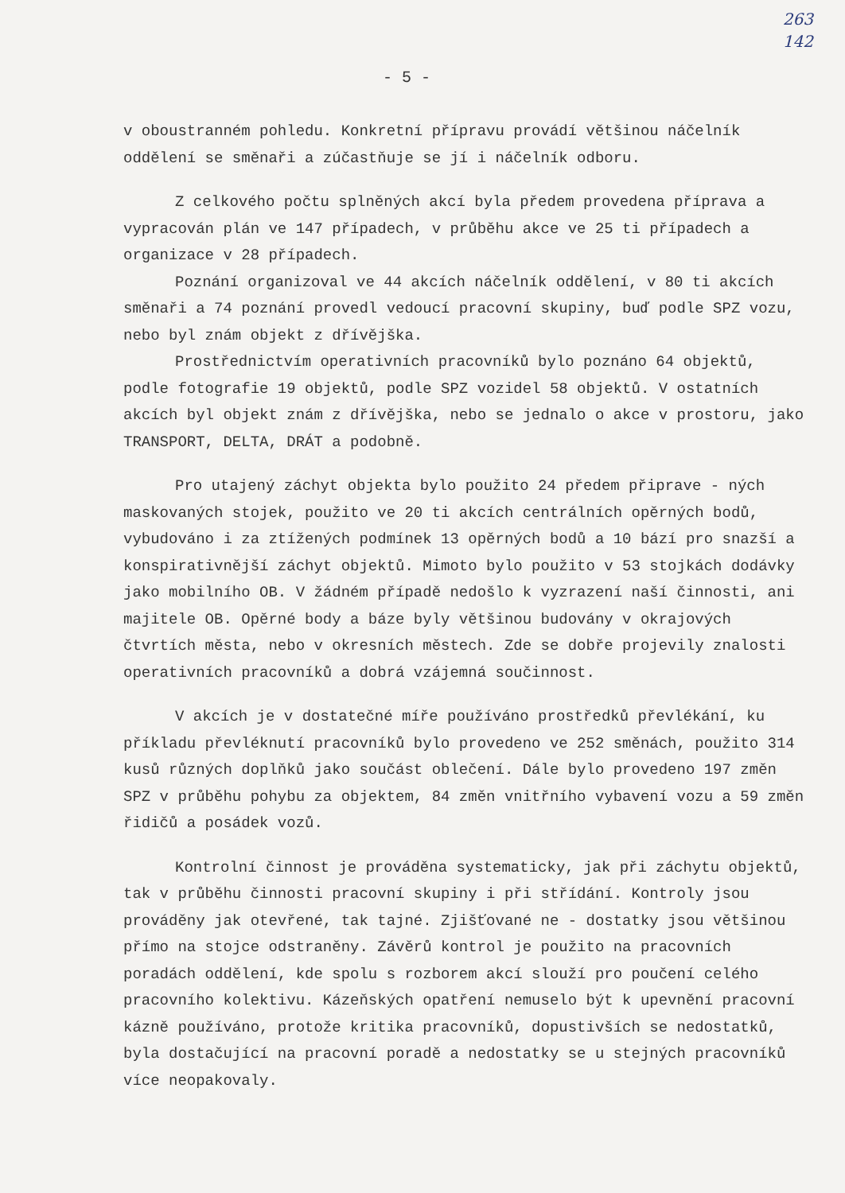263
142
- 5 -
v oboustranném pohledu. Konkretní přípravu provádí většinou náčelník oddělení se směnaři a zúčastňuje se jí i náčelník odboru.
Z celkového počtu splněných akcí byla předem provedena příprava a vypracován plán ve 147 případech, v průběhu akce ve 25 ti případech a organizace v 28 případech.
Poznání organizoval ve 44 akcích náčelník oddělení, v 80 ti akcích směnaři a 74 poznání provedl vedoucí pracovní skupiny, buď podle SPZ vozu, nebo byl znám objekt z dřívějška.
Prostřednictvím operativních pracovníků bylo poznáno 64 objektů, podle fotografie 19 objektů, podle SPZ vozidel 58 objektů. V ostatních akcích byl objekt znám z dřívějška, nebo se jednalo o akce v prostoru, jako TRANSPORT, DELTA, DRÁT a podobně.
Pro utajený záchyt objekta bylo použito 24 předem připrave - ných maskovaných stojek, použito ve 20 ti akcích centrálních opěrných bodů, vybudováno i za ztížených podmínek 13 opěrných bodů a 10 bází pro snazší a konspirativnější záchyt objektů. Mimoto bylo použito v 53 stojkách dodávky jako mobilního OB. V žádném případě nedošlo k vyzrazení naší činnosti, ani majitele OB. Opěrné body a báze byly většinou budovány v okrajových čtvrtích města, nebo v okresních městech. Zde se dobře projevily znalosti operativních pracovníků a dobrá vzájemná součinnost.
V akcích je v dostatečné míře používáno prostředků převlékání, ku příkladu převléknutí pracovníků bylo provedeno ve 252 směnách, použito 314 kusů různých doplňků jako součást oblečení. Dále bylo provedeno 197 změn SPZ v průběhu pohybu za objektem, 84 změn vnitřního vybavení vozu a 59 změn řidičů a posádek vozů.
Kontrolní činnost je prováděna systematicky, jak při záchytu objektů, tak v průběhu činnosti pracovní skupiny i při střídání. Kontroly jsou prováděny jak otevřené, tak tajné. Zjišťované ne - dostatky jsou většinou přímo na stojce odstraněny. Závěrů kontrol je použito na pracovních poradách oddělení, kde spolu s rozborem akcí slouží pro poučení celého pracovního kolektivu. Kázeňských opatření nemuselo být k upevnění pracovní kázně používáno, protože kritika pracovníků, dopustivších se nedostatků, byla dostačující na pracovní poradě a nedostatky se u stejných pracovníků více neopakovaly.